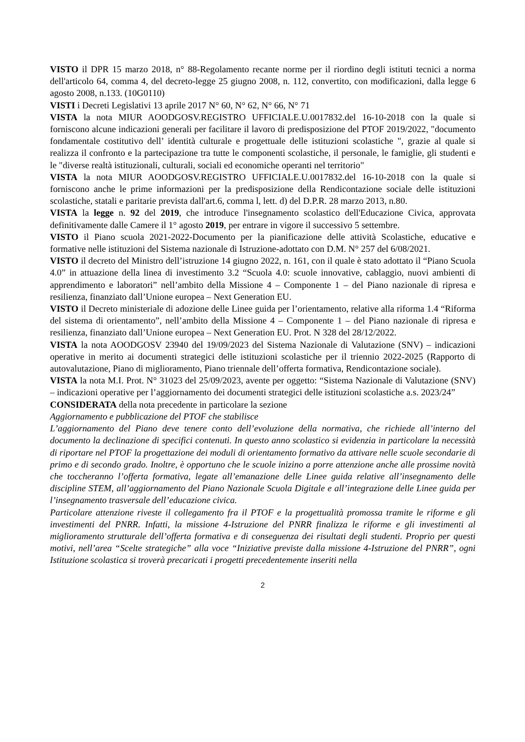VISTO il DPR 15 marzo 2018, n° 88-Regolamento recante norme per il riordino degli istituti tecnici a norma dell'articolo 64, comma 4, del decreto-legge 25 giugno 2008, n. 112, convertito, con modificazioni, dalla legge 6 agosto 2008, n.133. (10G0110)
VISTI i Decreti Legislativi 13 aprile 2017 N° 60, N° 62, N° 66, N° 71
VISTA la nota MIUR AOODGOSV.REGISTRO UFFICIALE.U.0017832.del 16-10-2018 con la quale si forniscono alcune indicazioni generali per facilitare il lavoro di predisposizione del PTOF 2019/2022, "documento fondamentale costitutivo dell’ identità culturale e progettuale delle istituzioni scolastiche ", grazie al quale si realizza il confronto e la partecipazione tra tutte le componenti scolastiche, il personale, le famiglie, gli studenti e le "diverse realtà istituzionali, culturali, sociali ed economiche operanti nel territorio"
VISTA la nota MIUR AOODGOSV.REGISTRO UFFICIALE.U.0017832.del 16-10-2018 con la quale si forniscono anche le prime informazioni per la predisposizione della Rendicontazione sociale delle istituzioni scolastiche, statali e paritarie prevista dall'art.6, comma l, lett. d) del D.P.R. 28 marzo 2013, n.80.
VISTA la legge n. 92 del 2019, che introduce l'insegnamento scolastico dell'Educazione Civica, approvata definitivamente dalle Camere il 1° agosto 2019, per entrare in vigore il successivo 5 settembre.
VISTO il Piano scuola 2021-2022-Documento per la pianificazione delle attività Scolastiche, educative e formative nelle istituzioni del Sistema nazionale di Istruzione-adottato con D.M. N° 257 del 6/08/2021.
VISTO il decreto del Ministro dell’istruzione 14 giugno 2022, n. 161, con il quale è stato adottato il “Piano Scuola 4.0” in attuazione della linea di investimento 3.2 “Scuola 4.0: scuole innovative, cablaggio, nuovi ambienti di apprendimento e laboratori” nell’ambito della Missione 4 – Componente 1 – del Piano nazionale di ripresa e resilienza, finanziato dall’Unione europea – Next Generation EU.
VISTO il Decreto ministeriale di adozione delle Linee guida per l’orientamento, relative alla riforma 1.4 “Riforma del sistema di orientamento”, nell’ambito della Missione 4 – Componente 1 – del Piano nazionale di ripresa e resilienza, finanziato dall’Unione europea – Next Generation EU. Prot. N 328 del 28/12/2022.
VISTA la nota AOODGOSV 23940 del 19/09/2023 del Sistema Nazionale di Valutazione (SNV) – indicazioni operative in merito ai documenti strategici delle istituzioni scolastiche per il triennio 2022-2025 (Rapporto di autovalutazione, Piano di miglioramento, Piano triennale dell’offerta formativa, Rendicontazione sociale).
VISTA la nota M.I. Prot. N° 31023 del 25/09/2023, avente per oggetto: “Sistema Nazionale di Valutazione (SNV) – indicazioni operative per l’aggiornamento dei documenti strategici delle istituzioni scolastiche a.s. 2023/24”
CONSIDERATA della nota precedente in particolare la sezione
Aggiornamento e pubblicazione del PTOF che stabilisce
L’aggiornamento del Piano deve tenere conto dell’evoluzione della normativa, che richiede all’interno del documento la declinazione di specifici contenuti. In questo anno scolastico si evidenzia in particolare la necessità di riportare nel PTOF la progettazione dei moduli di orientamento formativo da attivare nelle scuole secondarie di primo e di secondo grado. Inoltre, è opportuno che le scuole inizino a porre attenzione anche alle prossime novità che toccheranno l’offerta formativa, legate all’emanazione delle Linee guida relative all’insegnamento delle discipline STEM, all’aggiornamento del Piano Nazionale Scuola Digitale e all’integrazione delle Linee guida per l’insegnamento trasversale dell’educazione civica.
Particolare attenzione riveste il collegamento fra il PTOF e la progettualità promossa tramite le riforme e gli investimenti del PNRR. Infatti, la missione 4-Istruzione del PNRR finalizza le riforme e gli investimenti al miglioramento strutturale dell’offerta formativa e di conseguenza dei risultati degli studenti. Proprio per questi motivi, nell’area “Scelte strategiche” alla voce “Iniziative previste dalla missione 4-Istruzione del PNRR”, ogni Istituzione scolastica si troverà precaricati i progetti precedentemente inseriti nella
2